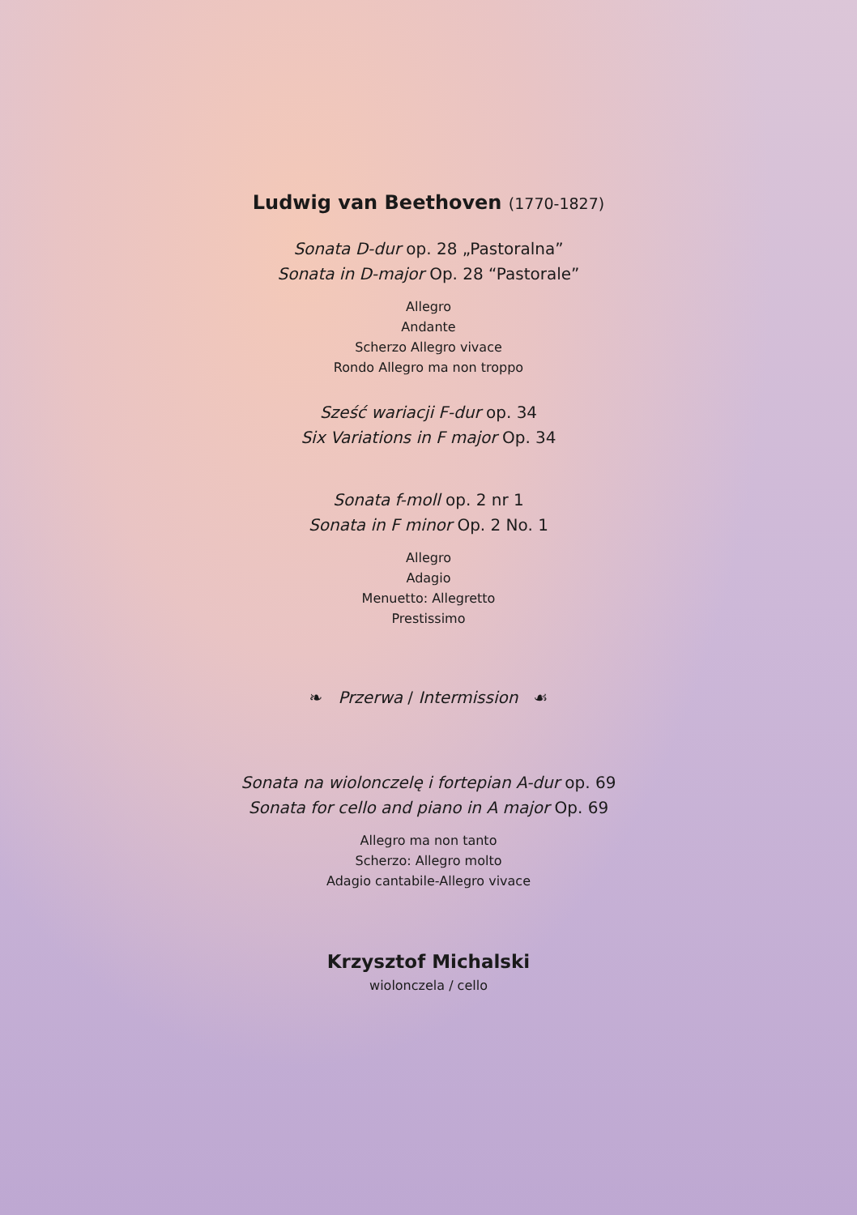Ludwig van Beethoven (1770-1827)
Sonata D-dur op. 28 „Pastoralna”
Sonata in D-major Op. 28 “Pastorale”
Allegro
Andante
Scherzo Allegro vivace
Rondo Allegro ma non troppo
Sześć wariacji F-dur op. 34
Six Variations in F major Op. 34
Sonata f-moll op. 2 nr 1
Sonata in F minor Op. 2 No. 1
Allegro
Adagio
Menuetto: Allegretto
Prestissimo
❧ Przerwa / Intermission ☙
Sonata na wiolonczelę i fortepian A-dur op. 69
Sonata for cello and piano in A major Op. 69
Allegro ma non tanto
Scherzo: Allegro molto
Adagio cantabile-Allegro vivace
Krzysztof Michalski
wiolonczela / cello